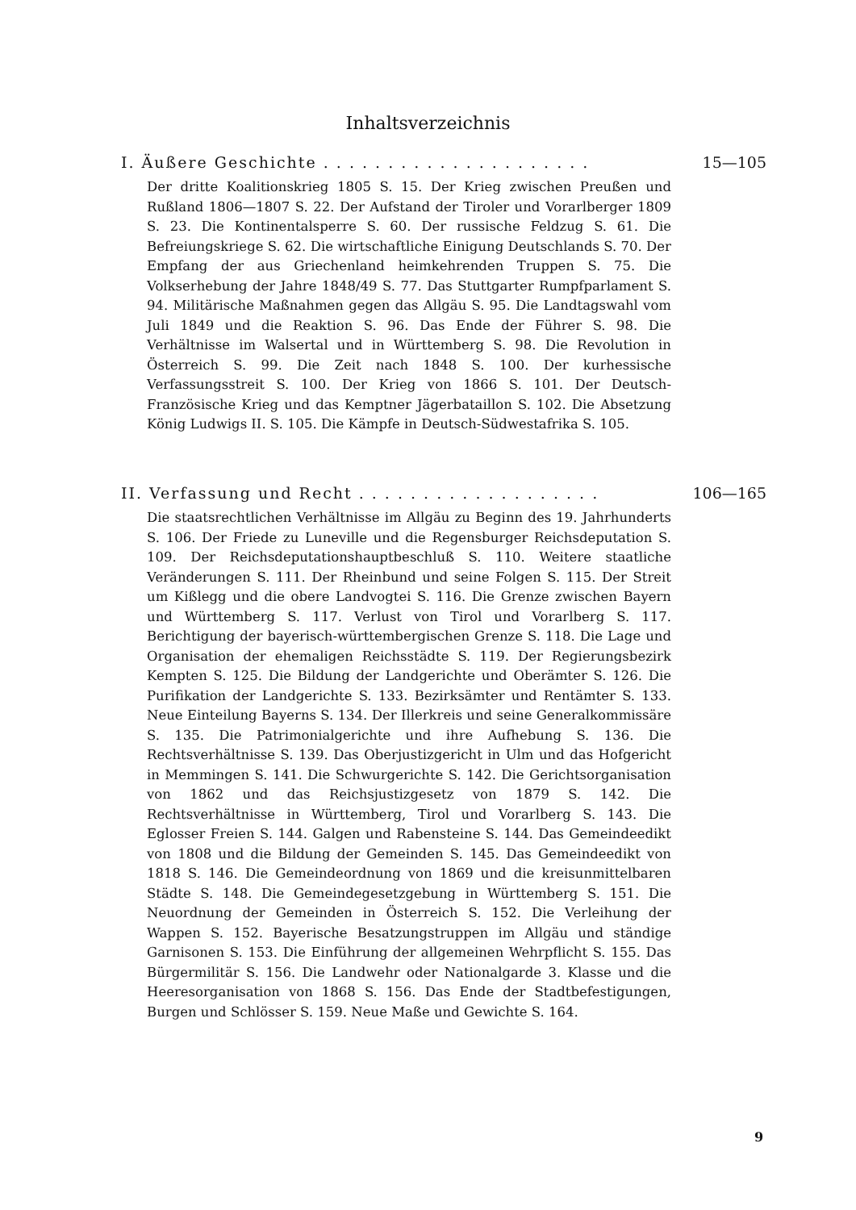Inhaltsverzeichnis
I. Äußere Geschichte . . . . . . . . . . . . . . . . . . . . . 15—105
Der dritte Koalitionskrieg 1805 S. 15. Der Krieg zwischen Preußen und Rußland 1806—1807 S. 22. Der Aufstand der Tiroler und Vorarlberger 1809 S. 23. Die Kontinentalsperre S. 60. Der russische Feldzug S. 61. Die Befreiungskriege S. 62. Die wirtschaftliche Einigung Deutschlands S. 70. Der Empfang der aus Griechenland heimkehrenden Truppen S. 75. Die Volkserhebung der Jahre 1848/49 S. 77. Das Stuttgarter Rumpfparlament S. 94. Militärische Maßnahmen gegen das Allgäu S. 95. Die Landtagswahl vom Juli 1849 und die Reaktion S. 96. Das Ende der Führer S. 98. Die Verhältnisse im Walsertal und in Württemberg S. 98. Die Revolution in Österreich S. 99. Die Zeit nach 1848 S. 100. Der kurhessische Verfassungsstreit S. 100. Der Krieg von 1866 S. 101. Der Deutsch-Französische Krieg und das Kemptner Jägerbataillon S. 102. Die Absetzung König Ludwigs II. S. 105. Die Kämpfe in Deutsch-Südwestafrika S. 105.
II. Verfassung und Recht . . . . . . . . . . . . . . . . . . . 106—165
Die staatsrechtlichen Verhältnisse im Allgäu zu Beginn des 19. Jahrhunderts S. 106. Der Friede zu Luneville und die Regensburger Reichsdeputation S. 109. Der Reichsdeputationshauptbeschluß S. 110. Weitere staatliche Veränderungen S. 111. Der Rheinbund und seine Folgen S. 115. Der Streit um Kißlegg und die obere Landvogtei S. 116. Die Grenze zwischen Bayern und Württemberg S. 117. Verlust von Tirol und Vorarlberg S. 117. Berichtigung der bayerisch-württembergischen Grenze S. 118. Die Lage und Organisation der ehemaligen Reichsstädte S. 119. Der Regierungsbezirk Kempten S. 125. Die Bildung der Landgerichte und Oberämter S. 126. Die Purifikation der Landgerichte S. 133. Bezirksämter und Rentämter S. 133. Neue Einteilung Bayerns S. 134. Der Illerkreis und seine Generalkommissäre S. 135. Die Patrimonialgerichte und ihre Aufhebung S. 136. Die Rechtsverhältnisse S. 139. Das Oberjustizgericht in Ulm und das Hofgericht in Memmingen S. 141. Die Schwurgerichte S. 142. Die Gerichtsorganisation von 1862 und das Reichsjustizgesetz von 1879 S. 142. Die Rechtsverhältnisse in Württemberg, Tirol und Vorarlberg S. 143. Die Eglosser Freien S. 144. Galgen und Rabensteine S. 144. Das Gemeindeedikt von 1808 und die Bildung der Gemeinden S. 145. Das Gemeindeedikt von 1818 S. 146. Die Gemeindeordnung von 1869 und die kreisunmittelbaren Städte S. 148. Die Gemeindegesetzgebung in Württemberg S. 151. Die Neuordnung der Gemeinden in Österreich S. 152. Die Verleihung der Wappen S. 152. Bayerische Besatzungstruppen im Allgäu und ständige Garnisonen S. 153. Die Einführung der allgemeinen Wehrpflicht S. 155. Das Bürgermilitär S. 156. Die Landwehr oder Nationalgarde 3. Klasse und die Heeresorganisation von 1868 S. 156. Das Ende der Stadtbefestigungen, Burgen und Schlösser S. 159. Neue Maße und Gewichte S. 164.
9